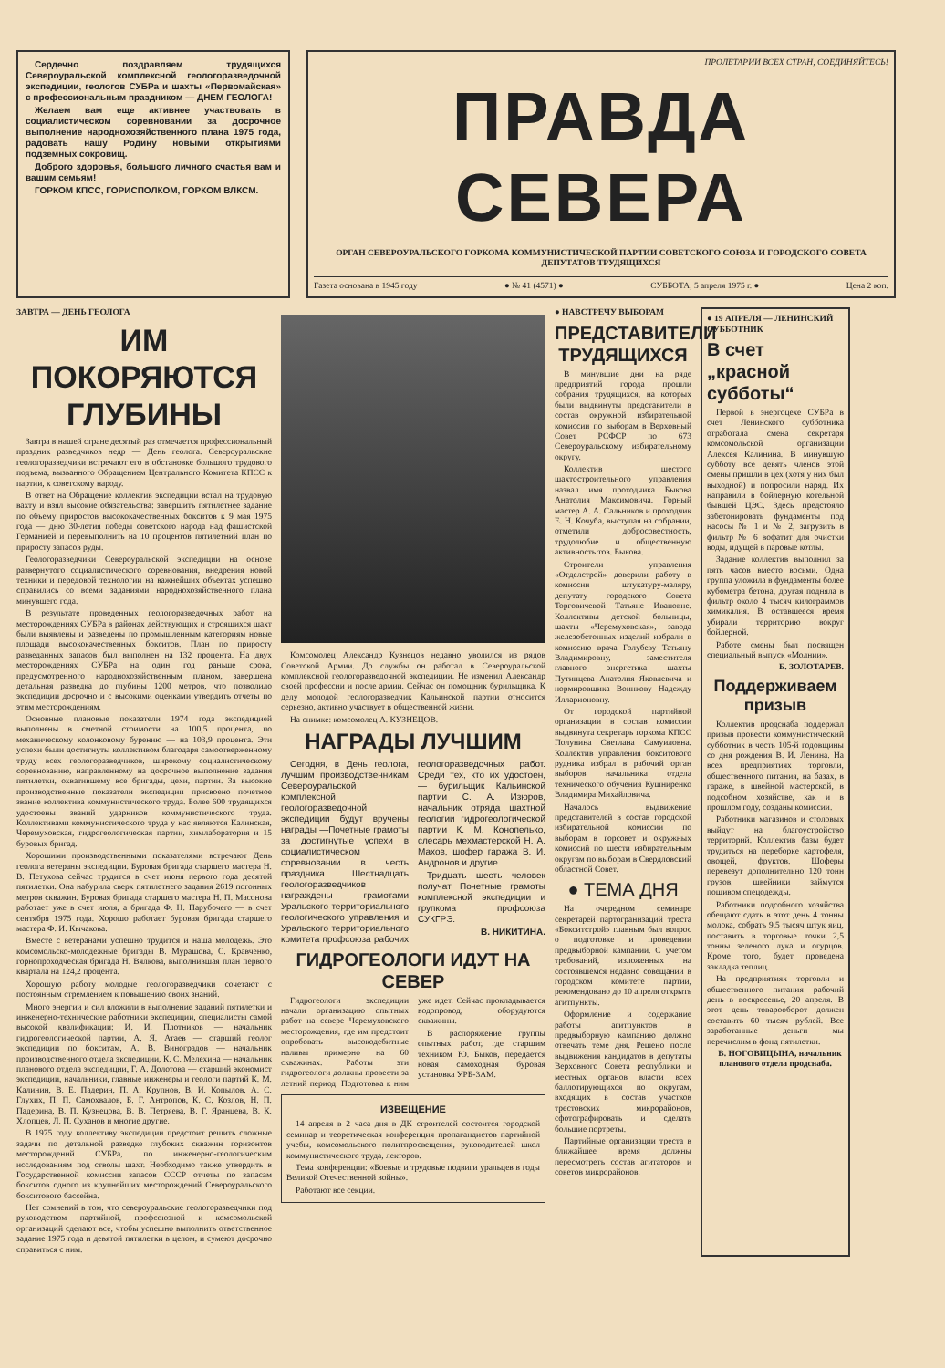Сердечно поздравляем трудящихся Североуральской комплексной геологоразведочной экспедиции, геологов СУБРа и шахты «Первомайская» с профессиональным праздником — ДНЕМ ГЕОЛОГА!
Желаем вам еще активнее участвовать в социалистическом соревновании за досрочное выполнение народнохозяйственного плана 1975 года, радовать нашу Родину новыми открытиями подземных сокровищ.
Доброго здоровья, большого личного счастья вам и вашим семьям!
ГОРКОМ КПСС, ГОРИСПОЛКОМ, ГОРКОМ ВЛКСМ.
ПРОЛЕТАРИИ ВСЕХ СТРАН, СОЕДИНЯЙТЕСЬ!
ПРАВДА СЕВЕРА
ОРГАН СЕВЕРОУРАЛЬСКОГО ГОРКОМА КОММУНИСТИЧЕСКОЙ ПАРТИИ СОВЕТСКОГО СОЮЗА И ГОРОДСКОГО СОВЕТА ДЕПУТАТОВ ТРУДЯЩИХСЯ
Газета основана в 1945 году ● № 41 (4571) ● СУББОТА, 5 апреля 1975 г. ● Цена 2 коп.
ЗАВТРА — ДЕНЬ ГЕОЛОГА
ИМ ПОКОРЯЮТСЯ ГЛУБИНЫ
Завтра в нашей стране десятый раз отмечается профессиональный праздник разведчиков недр — День геолога. Североуральские геологоразведчики встречают его в обстановке большого трудового подъема, вызванного Обращением Центрального Комитета КПСС к партии, к советскому народу.
В ответ на Обращение коллектив экспедиции встал на трудовую вахту и взял высокие обязательства: завершить пятилетнее задание по объему приростов высококачественных бокситов к 9 мая 1975 года — дню 30-летия победы советского народа над фашистской Германией и перевыполнить на 10 процентов пятилетний план по приросту запасов руды.
Геологоразведчики Североуральской экспедиции на основе развернутого социалистического соревнования, внедрения новой техники и передовой технологии на важнейших объектах успешно справились со всеми заданиями народнохозяйственного плана минувшего года.
В результате проведенных геологоразведочных работ на месторождениях СУБРа в районах действующих и строящихся шахт были выявлены и разведены по промышленным категориям новые площади высококачественных бокситов. План по приросту разведанных запасов был выполнен на 132 процента. На двух месторождениях СУБРа на один год раньше срока, предусмотренного народнохозяйственным планом, завершена детальная разведка до глубины 1200 метров, что позволило экспедиции досрочно и с высокими оценками утвердить отчеты по этим месторождениям.
Основные плановые показатели 1974 года экспедицией выполнены в сметной стоимости на 100,5 процента, по механическому колонковому бурению — на 103,9 процента. Эти успехи были достигнуты коллективом благодаря самоотверженному труду всех геологоразведчиков, широкому социалистическому соревнованию, направленному на досрочное выполнение задания пятилетки, охватившему все бригады, цехи, партии. За высокие производственные показатели экспедиции присвоено почетное звание коллектива коммунистического труда. Более 600 трудящихся удостоены званий ударников коммунистического труда. Коллективами коммунистического труда у нас являются Калинская, Черемуховская, гидрогеологическая партии, химлаборатория и 15 буровых бригад.
Хорошими производственными показателями встречают День геолога ветераны экспедиции. Буровая бригада старшего мастера Н. В. Петухова сейчас трудится в счет июня первого года десятой пятилетки. Она набурила сверх пятилетнего задания 2619 погонных метров скважин. Буровая бригада старшего мастера Н. П. Масонова работает уже в счет июля, а бригада Ф. Н. Парубочего — в счет сентября 1975 года. Хорошо работает буровая бригада старшего мастера Ф. И. Кычакова.
Вместе с ветеранами успешно трудится и наша молодежь. Это комсомольско-молодежные бригады В. Мурашова, С. Кравченко, горнопроходческая бригада Н. Вялкова, выполнившая план первого квартала на 124,2 процента.
Хорошую работу молодые геологоразведчики сочетают с постоянным стремлением к повышению своих знаний.
Много энергии и сил вложили в выполнение заданий пятилетки и инженерно-технические работники экспедиции, специалисты самой высокой квалификации: И. И. Плотников — начальник гидрогеологической партии, А. Я. Атаев — старший геолог экспедиции по бокситам, А. В. Виноградов — начальник производственного отдела экспедиции, К. С. Мелехина — начальник планового отдела экспедиции, Г. А. Долотова — старший экономист экспедиции, начальники, главные инженеры и геологи партий К. М. Калинин, В. Е. Падерин, П. А. Крупнов, В. И. Копылов, А. С. Глухих, П. П. Самохвалов, Б. Г. Антропов, К. С. Козлов, Н. П. Падерина, В. П. Кузнецова, В. В. Петряева, В. Г. Яранцева, В. К. Хлопцев, Л. П. Суханов и многие другие.
В 1975 году коллективу экспедиции предстоит решить сложные задачи по детальной разведке глубоких скважин горизонтов месторождений СУБРа, по инженерно-геологическим исследованиям под стволы шахт. Необходимо также утвердить в Государственной комиссии запасов СССР отчеты по запасам бокситов одного из крупнейших месторождений Североуральского бокситового бассейна.
Нет сомнений в том, что североуральские геологоразведчики под руководством партийной, профсоюзной и комсомольской организаций сделают все, чтобы успешно выполнить ответственное задание 1975 года и девятой пятилетки в целом, и сумеют досрочно справиться с ним.
Комсомолец Александр Кузнецов недавно уволился из рядов Советской Армии. До службы он работал в Североуральской комплексной геологоразведочной экспедиции. Не изменил Александр своей профессии и после армии. Сейчас он помощник бурильщика. К делу молодой геологоразведчик Кальинской партии относится серьезно, активно участвует в общественной жизни.
На снимке: комсомолец А. КУЗНЕЦОВ.
НАГРАДЫ ЛУЧШИМ
Сегодня, в День геолога, лучшим производственникам Североуральской комплексной геологоразведочной экспедиции будут вручены награды —Почетные грамоты за достигнутые успехи в социалистическом соревновании в честь праздника. Шестнадцать геологоразведчиков награждены грамотами Уральского территориального геологического управления и Уральского территориального комитета профсоюза рабочих геологоразведочных работ. Среди тех, кто их удостоен, — бурильщик Кальинской партии С. А. Изюров, начальник отряда шахтной геологии гидрогеологической партии К. М. Конопелько, слесарь мехмастерской Н. А. Махов, шофер гаража В. И. Андронов и другие.
Тридцать шесть человек получат Почетные грамоты комплексной экспедиции и групкома профсоюза СУКГРЭ.
В. НИКИТИНА.
ГИДРОГЕОЛОГИ ИДУТ НА СЕВЕР
Гидрогеологи экспедиции начали организацию опытных работ на севере Черемуховского месторождения, где им предстоит опробовать высокодебитные наливы примерно на 60 скважинах. Работы эти гидрогеологи должны провести за летний период. Подготовка к ним уже идет. Сейчас прокладывается водопровод, оборудуются скважины.
В распоряжение группы опытных работ, где старшим техником Ю. Быков, передается новая самоходная буровая установка УРБ-3АМ.
ИЗВЕЩЕНИЕ
14 апреля в 2 часа дня в ДК строителей состоится городской семинар и теоретическая конференция пропагандистов партийной учебы, комсомольского политпросвещения, руководителей школ коммунистического труда, лекторов.
Тема конференции: «Боевые и трудовые подвиги уральцев в годы Великой Отечественной войны».
Работают все секции.
● НАВСТРЕЧУ ВЫБОРАМ
ПРЕДСТАВИТЕЛИ ТРУДЯЩИХСЯ
В минувшие дни на ряде предприятий города прошли собрания трудящихся, на которых были выдвинуты представители в состав окружной избирательной комиссии по выборам в Верховный Совет РСФСР по 673 Североуральскому избирательному округу.
Коллектив шестого шахтостроительного управления назвал имя проходчика Быкова Анатолия Максимовича. Горный мастер А. А. Сальников и проходчик Е. Н. Кочуба, выступая на собрании, отметили добросовестность, трудолюбие и общественную активность тов. Быкова.
Строители управления «Отделстрой» доверили работу в комиссии штукатуру-маляру, депутату городского Совета Торговичевой Татьяне Ивановне. Коллективы детской больницы, шахты «Черемуховская», завода железобетонных изделий избрали в комиссию врача Голубеву Татьяну Владимировну, заместителя главного энергетика шахты Путинцева Анатолия Яковлевича и нормировщика Воинкову Надежду Илларионовну.
От городской партийной организации в состав комиссии выдвинута секретарь горкома КПСС Полунина Светлана Самуиловна. Коллектив управления бокситового рудника избрал в рабочий орган выборов начальника отдела технического обучения Кушниренко Владимира Михайловича.
Началось выдвижение представителей в состав городской избирательной комиссии по выборам в горсовет и окружных комиссий по шести избирательным округам по выборам в Свердловский областной Совет.
● ТЕМА ДНЯ
На очередном семинаре секретарей партогранизаций треста «Бокситстрой» главным был вопрос о подготовке и проведении предвыборной кампании. С учетом требований, изложенных на состоявшемся недавно совещании в городском комитете партии, рекомендовано до 10 апреля открыть агитпункты.
Оформление и содержание работы агитпунктов в предвыборную кампанию должно отвечать теме дня. Решено после выдвижения кандидатов в депутаты Верховного Совета республики и местных органов власти всех баллотирующихся по округам, входящих в состав участков трестовских микрорайонов, сфотографировать и сделать большие портреты.
Партийные организации треста в ближайшее время должны пересмотреть состав агитаторов и советов микрорайонов.
● 19 АПРЕЛЯ — ЛЕНИНСКИЙ СУББОТНИК
В счет „красной субботы“
Первой в энергоцехе СУБРа в счет Ленинского субботника отработала смена секретаря комсомольской организации Алексея Калинина. В минувшую субботу все девять членов этой смены пришли в цех (хотя у них был выходной) и попросили наряд. Их направили в бойлерную котельной бывшей ЦЭС. Здесь предстояло забетонировать фундаменты под насосы № 1 и № 2, загрузить в фильтр № 6 вофатит для очистки воды, идущей в паровые котлы.
Задание коллектив выполнил за пять часов вместо восьми. Одна группа уложила в фундаменты более кубометра бетона, другая подняла в фильтр около 4 тысяч килограммов химикалия. В оставшееся время убирали территорию вокруг бойлерной.
Работе смены был посвящен специальный выпуск «Молнии».
Б. ЗОЛОТАРЕВ.
Поддерживаем призыв
Коллектив продснаба поддержал призыв провести коммунистический субботник в честь 105-й годовщины со дня рождения В. И. Ленина. На всех предприятиях торговли, общественного питания, на базах, в гараже, в швейной мастерской, в подсобном хозяйстве, как и в прошлом году, созданы комиссии.
Работники магазинов и столовых выйдут на благоустройство территорий. Коллектив базы будет трудиться на переборке картофеля, овощей, фруктов. Шоферы перевезут дополнительно 120 тонн грузов, швейники займутся пошивом спецодежды.
Работники подсобного хозяйства обещают сдать в этот день 4 тонны молока, собрать 9,5 тысяч штук яиц, поставить в торговые точки 2,5 тонны зеленого лука и огурцов. Кроме того, будет проведена закладка теплиц.
На предприятиях торговли и общественного питания рабочий день в воскресенье, 20 апреля. В этот день товарооборот должен составить 60 тысяч рублей. Все заработанные деньги мы перечислим в фонд пятилетки.
В. НОГОВИЦЫНА, начальник планового отдела продснаба.